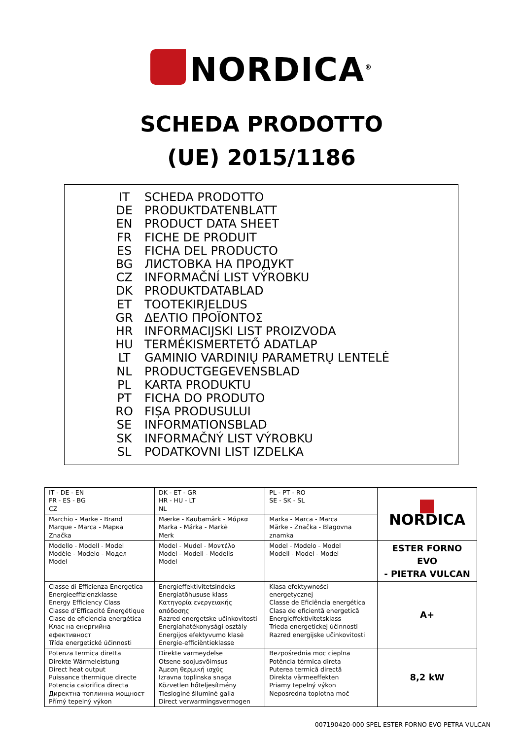NORDICA<sup>®</sup>
SCHEDA PRODOTTO
(UE) 2015/1186
IT SCHEDA PRODOTTO
DE PRODUKTDATENBLATT
EN PRODUCT DATA SHEET
FR FICHE DE PRODUIT
ES FICHA DEL PRODUCTO
BG ЛИСТОВКА НА ПРОДУКТ
CZ INFORMAČNÍ LIST VÝROBKU
DK PRODUKTDATABLAD
ET TOOTEKIRJELDUS
GR ΔΕΛΤΙΟ ΠΡΟΪΟΝΤΟΣ
HR INFORMACIJSKI LIST PROIZVODA
HU TERMÉKISMERTETŐ ADATLAP
LT GAMINIO VARDINIŲ PARAMETRŲ LENTELĖ
NL PRODUCTGEGEVENSBLAD
PL KARTA PRODUKTU
PT FICHA DO PRODUTO
RO FIȘA PRODUSULUI
SE INFORMATIONSBLAD
SK INFORMAČNÝ LIST VÝROBKU
SL PODATKOVNI LIST IZDELKA
| IT - DE - EN FR - ES - BG CZ | DK - ET - GR HR - HU - LT NL | PL - PT - RO SE - SK - SL | NORDICA |
| Marchio - Marke - Brand Marque - Marca - Марка Značka | Mærke - Kaubamärk - Μάρκα Marka - Márka - Markė Merk | Marka - Marca - Marca Märke - Značka - Blagovna znamka | |
| Modello - Modell - Model Modèle - Modelo - Модел Model | Model - Mudel - Μοντέλο Model - Modell - Modelis Model | Model - Modelo - Model Modell - Model - Model | ESTER FORNO EVO - PIETRA VULCAN |
| Classe di Efficienza Energetica Energieeffizienzklasse Energy Efficiency Class Classe d’Efficacité Énergétique Clase de eficiencia energética Клас на енергийна ефективност Třída energetické účinnosti | Energieffektivitetsindeks Energiatõhususe klass Κατηγορία ενεργειακής απόδοσης Razred energetske učinkovitosti Energiahatékonysági osztály Energijos efektyvumo klasė Energie-efficiëntieklasse | Klasa efektywności energetycznej Classe de Eficiência energética Clasa de eficientă energetică Energieffektivitetsklass Trieda energetickej účinnosti Razred energijske učinkovitosti | A+ |
| Potenza termica diretta Direkte Wärmeleistung Direct heat output Puissance thermique directe Potencia calorifica directa Директна топлинна мощност Přímý tepelný výkon | Direkte varmeydelse Otsene soojusvõimsus Άμεση θερμική ισχύς Izravna toplinska snaga Közvetlen hőteljesítmény Tiesioginė šiluminė galia Direct verwarmingsvermogen | Bezpośrednia moc cieplna Potência térmica direta Puterea termică directă Direkta värmeeffekten Priamy tepelný výkon Neposredna toplotna moč | 8,2 kW |
007190420-000 SPEL ESTER FORNO EVO PETRA VULCAN